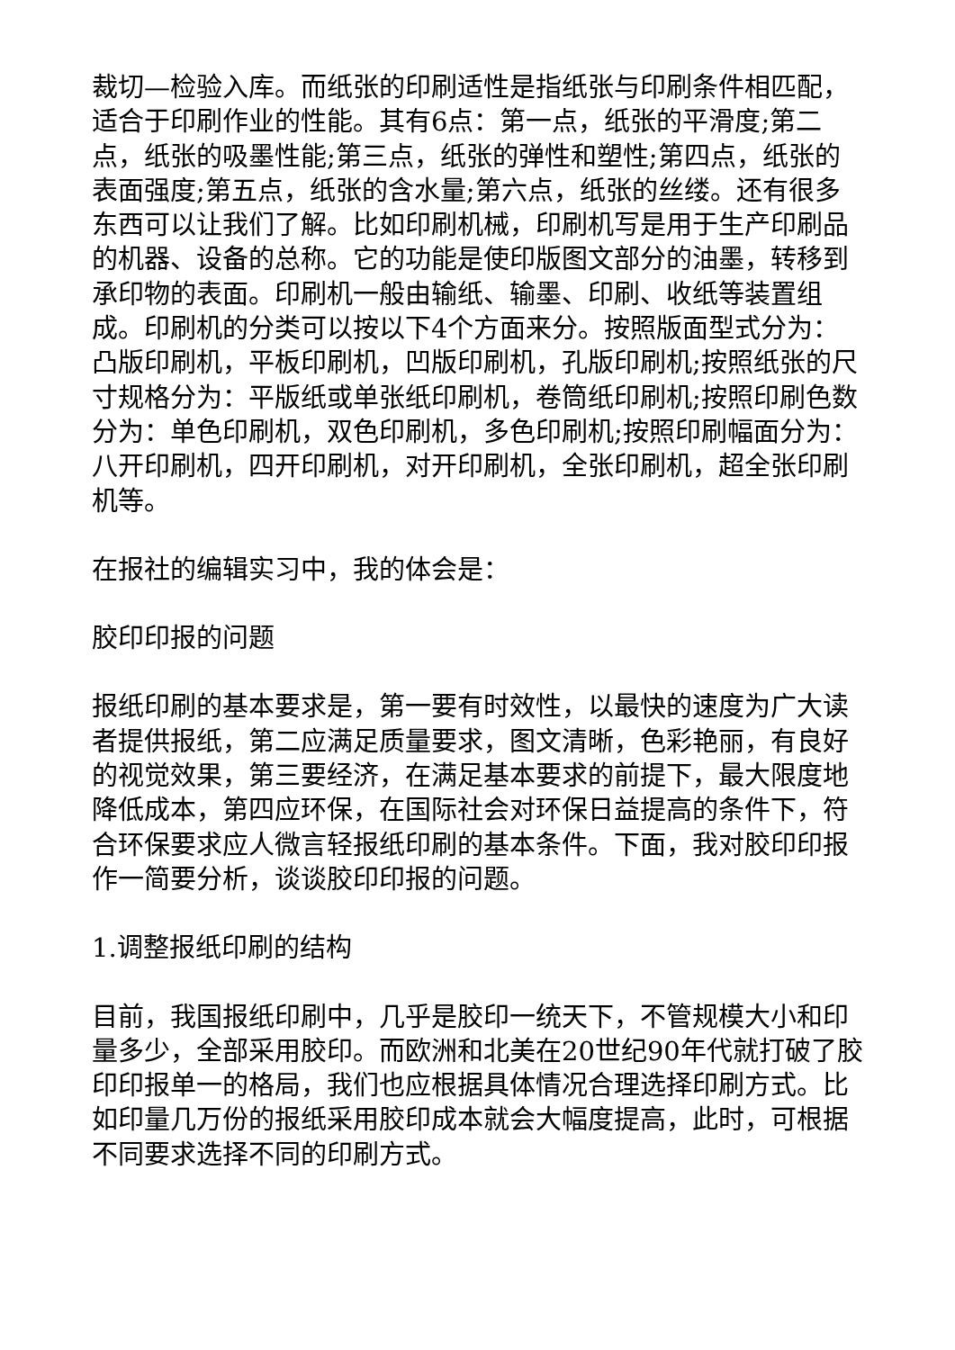裁切—检验入库。而纸张的印刷适性是指纸张与印刷条件相匹配，适合于印刷作业的性能。其有6点：第一点，纸张的平滑度;第二点，纸张的吸墨性能;第三点，纸张的弹性和塑性;第四点，纸张的表面强度;第五点，纸张的含水量;第六点，纸张的丝缕。还有很多东西可以让我们了解。比如印刷机械，印刷机写是用于生产印刷品的机器、设备的总称。它的功能是使印版图文部分的油墨，转移到承印物的表面。印刷机一般由输纸、输墨、印刷、收纸等装置组成。印刷机的分类可以按以下4个方面来分。按照版面型式分为：凸版印刷机，平板印刷机，凹版印刷机，孔版印刷机;按照纸张的尺寸规格分为：平版纸或单张纸印刷机，卷筒纸印刷机;按照印刷色数分为：单色印刷机，双色印刷机，多色印刷机;按照印刷幅面分为：八开印刷机，四开印刷机，对开印刷机，全张印刷机，超全张印刷机等。
在报社的编辑实习中，我的体会是：
胶印印报的问题
报纸印刷的基本要求是，第一要有时效性，以最快的速度为广大读者提供报纸，第二应满足质量要求，图文清晰，色彩艳丽，有良好的视觉效果，第三要经济，在满足基本要求的前提下，最大限度地降低成本，第四应环保，在国际社会对环保日益提高的条件下，符合环保要求应人微言轻报纸印刷的基本条件。下面，我对胶印印报作一简要分析，谈谈胶印印报的问题。
1.调整报纸印刷的结构
目前，我国报纸印刷中，几乎是胶印一统天下，不管规模大小和印量多少，全部采用胶印。而欧洲和北美在20世纪90年代就打破了胶印印报单一的格局，我们也应根据具体情况合理选择印刷方式。比如印量几万份的报纸采用胶印成本就会大幅度提高，此时，可根据不同要求选择不同的印刷方式。